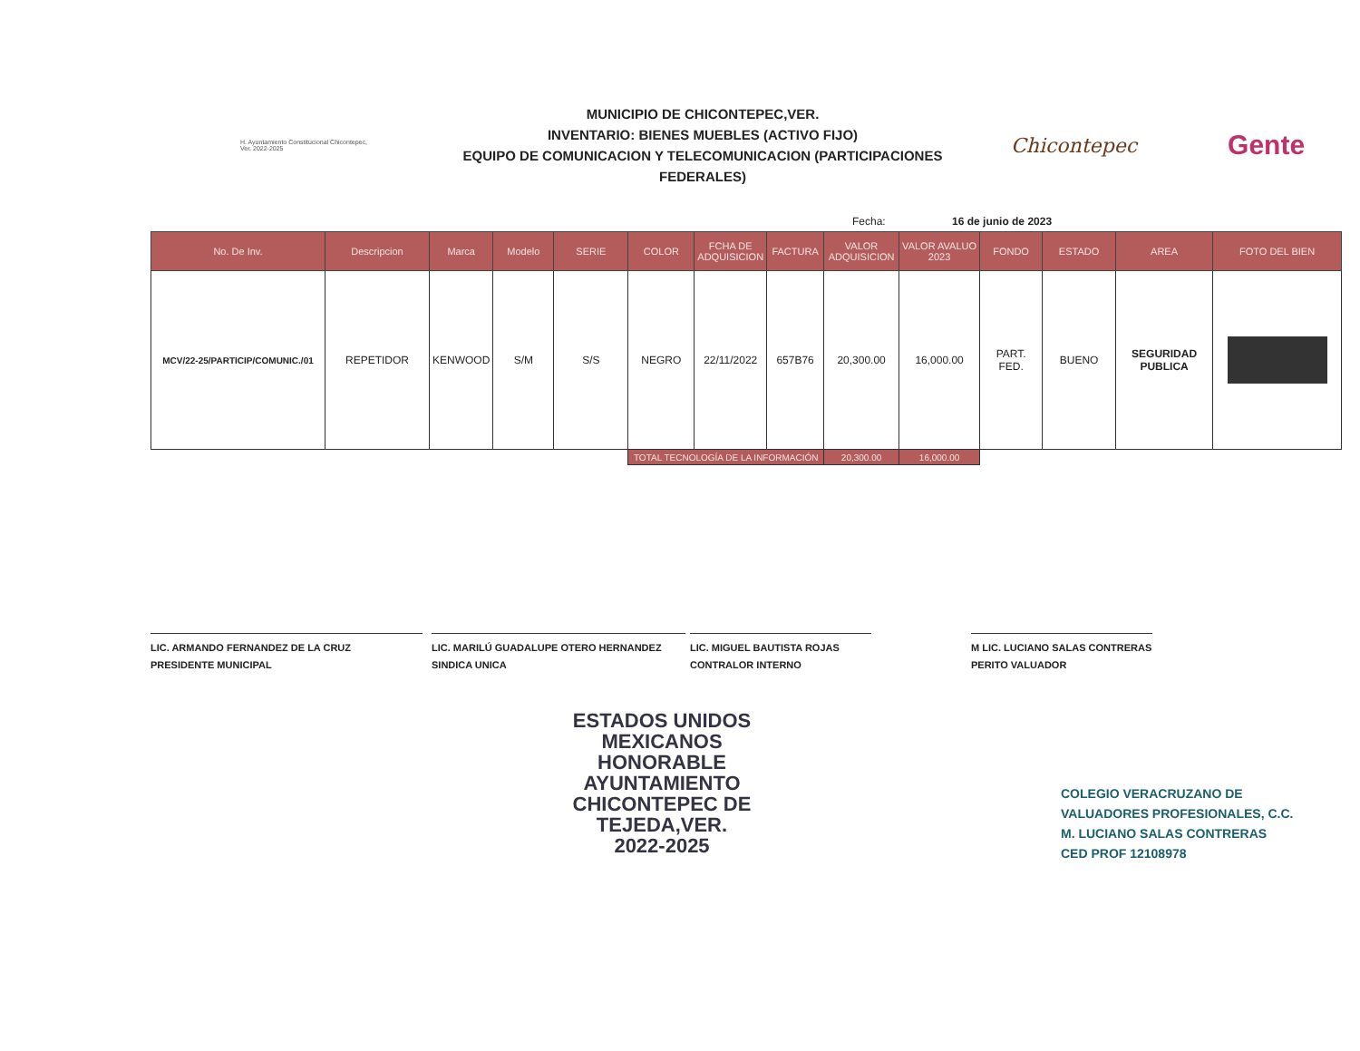H. Ayuntamiento Constitucional Chicontepec, Ver. 2022-2025
MUNICIPIO DE CHICONTEPEC,VER.
INVENTARIO: BIENES MUEBLES (ACTIVO FIJO)
EQUIPO DE COMUNICACION Y TELECOMUNICACION (PARTICIPACIONES FEDERALES)
Chicontepec
Gente
Fecha: 16 de junio de 2023
| No. De Inv. | Descripcion | Marca | Modelo | SERIE | COLOR | FCHA DE ADQUISICION | FACTURA | VALOR ADQUISICION | VALOR AVALUO 2023 | FONDO | ESTADO | AREA | FOTO DEL BIEN |
| --- | --- | --- | --- | --- | --- | --- | --- | --- | --- | --- | --- | --- | --- |
| MCV/22-25/PARTICIP/COMUNIC./01 | REPETIDOR | KENWOOD | S/M | S/S | NEGRO | 22/11/2022 | 657B76 | 20,300.00 | 16,000.00 | PART. FED. | BUENO | SEGURIDAD PUBLICA | |
| | | | | | TOTAL TECNOLOGÍA DE LA INFORMACIÓN | | | 20,300.00 | 16,000.00 | | | | |
LIC. ARMANDO FERNANDEZ DE LA CRUZ
PRESIDENTE MUNICIPAL
LIC. MARILÚ GUADALUPE OTERO HERNANDEZ
SINDICA UNICA
LIC. MIGUEL BAUTISTA ROJAS
CONTRALOR INTERNO
M LIC. LUCIANO SALAS CONTRERAS
PERITO VALUADOR
ESTADOS UNIDOS MEXICANOS
HONORABLE AYUNTAMIENTO CHICONTEPEC DE TEJEDA,VER. 2022-2025
COLEGIO VERACRUZANO DE
VALUADORES PROFESIONALES, C.C.
M. LUCIANO SALAS CONTRERAS
CED PROF 12108978